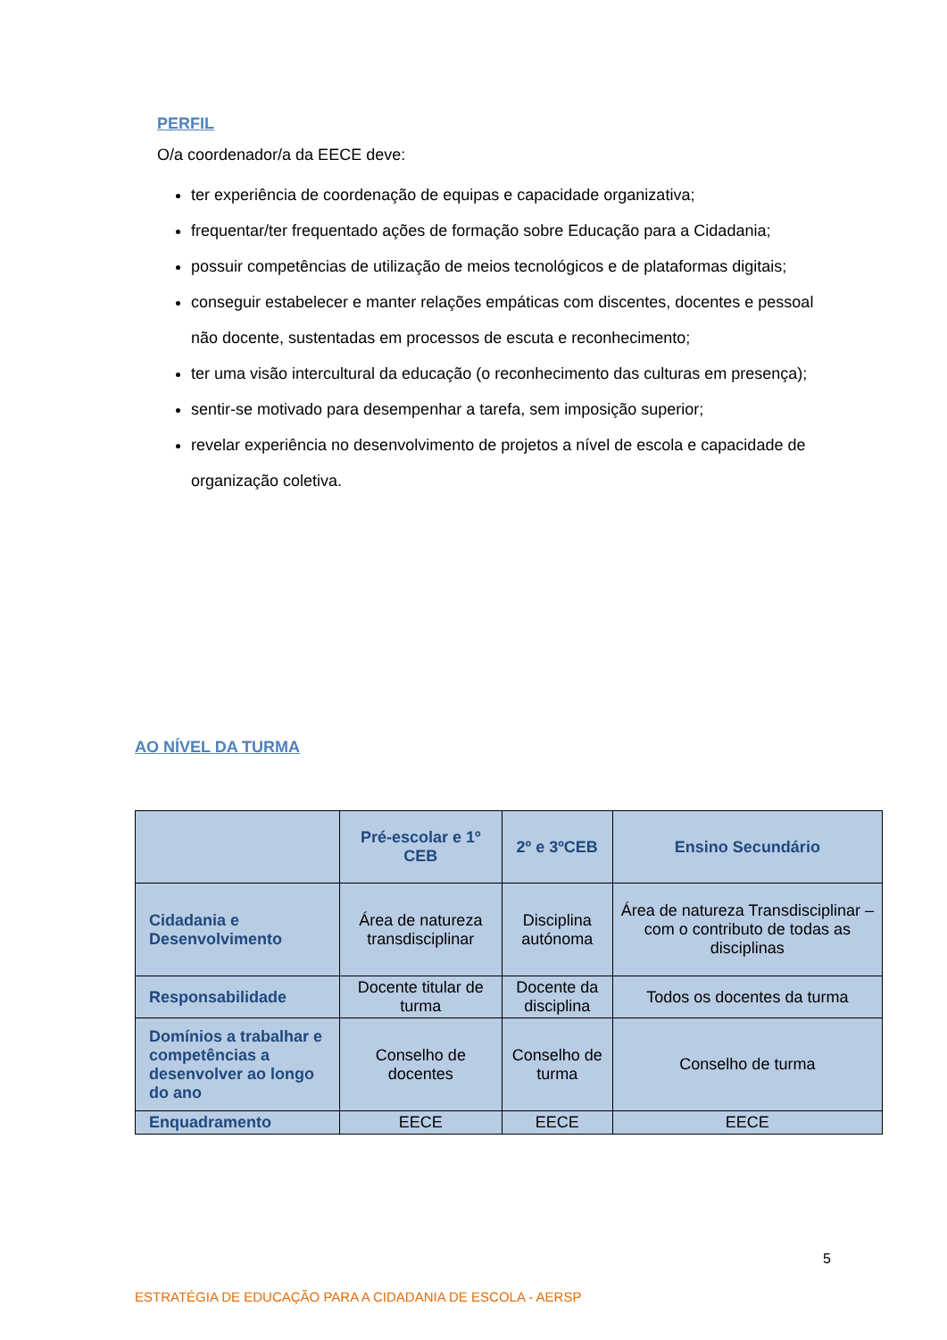PERFIL
O/a coordenador/a da EECE deve:
ter experiência de coordenação de equipas e capacidade organizativa;
frequentar/ter frequentado ações de formação sobre Educação para a Cidadania;
possuir competências de utilização de meios tecnológicos e de plataformas digitais;
conseguir estabelecer e manter relações empáticas com discentes, docentes e pessoal não docente, sustentadas em processos de escuta e reconhecimento;
ter uma visão intercultural da educação (o reconhecimento das culturas em presença);
sentir-se motivado para desempenhar a tarefa, sem imposição superior;
revelar experiência no desenvolvimento de projetos a nível de escola e capacidade de organização coletiva.
AO NÍVEL DA TURMA
| | Pré-escolar e 1º CEB | 2º e 3ºCEB | Ensino Secundário |
| --- | --- | --- | --- |
| Cidadania e Desenvolvimento | Área de natureza transdisciplinar | Disciplina autónoma | Área de natureza Transdisciplinar – com o contributo de todas as disciplinas |
| Responsabilidade | Docente titular de turma | Docente da disciplina | Todos os docentes da turma |
| Domínios a trabalhar e competências a desenvolver ao longo do ano | Conselho de docentes | Conselho de turma | Conselho de turma |
| Enquadramento | EECE | EECE | EECE |
5
ESTRATÉGIA DE EDUCAÇÃO PARA A CIDADANIA DE ESCOLA - AERSP